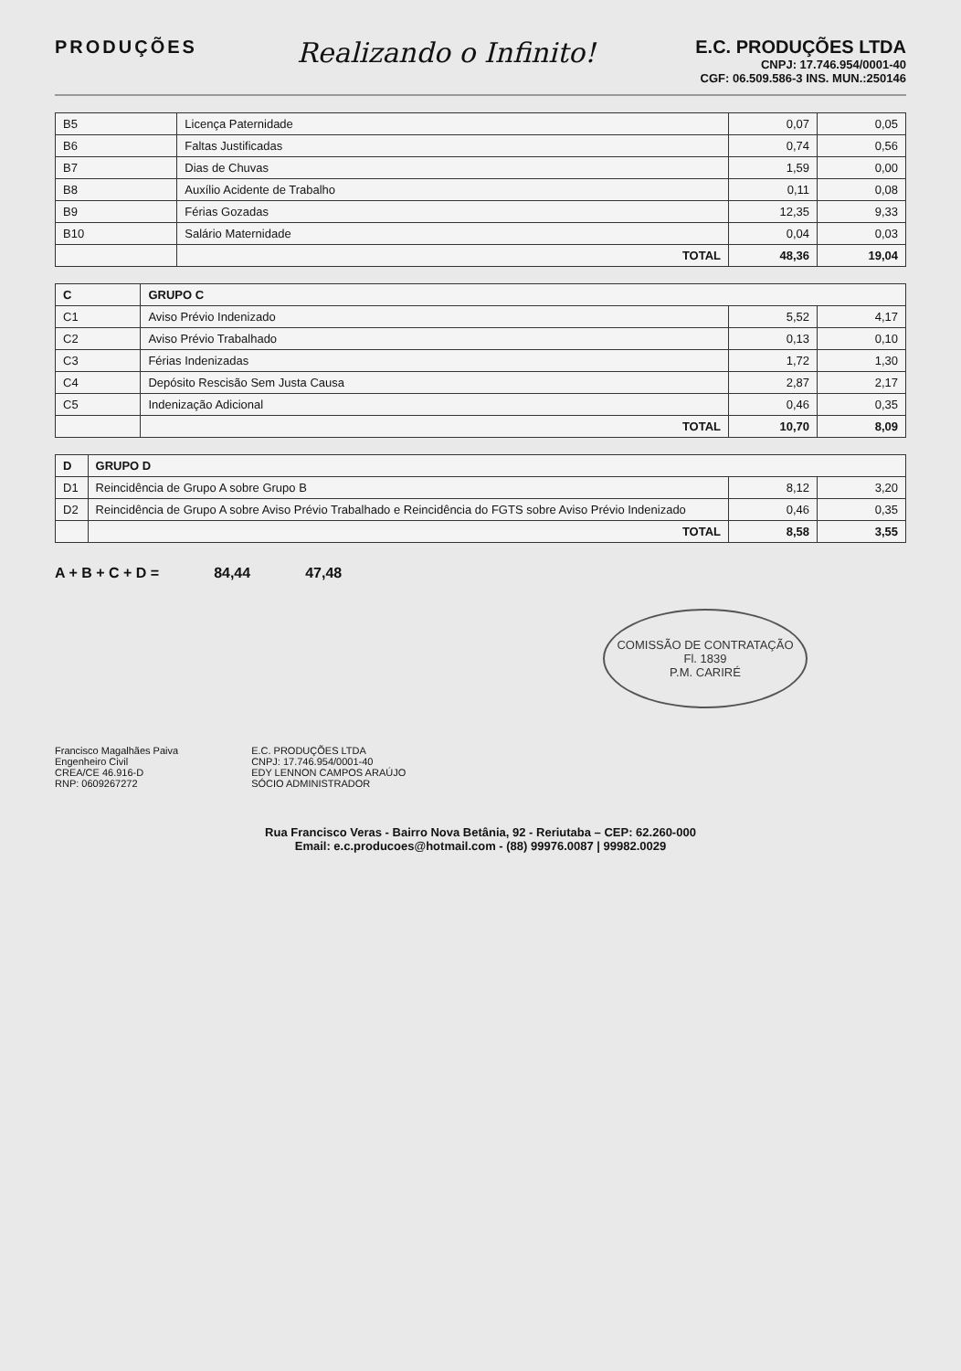PRODUÇÕES
Realizando o Infinito!
E.C. PRODUÇÕES LTDA
CNPJ: 17.746.954/0001-40
CGF: 06.509.586-3 INS. MUN.:250146
| B5 | Licença Paternidade | 0,07 | 0,05 |
| B6 | Faltas Justificadas | 0,74 | 0,56 |
| B7 | Dias de Chuvas | 1,59 | 0,00 |
| B8 | Auxílio Acidente de Trabalho | 0,11 | 0,08 |
| B9 | Férias Gozadas | 12,35 | 9,33 |
| B10 | Salário Maternidade | 0,04 | 0,03 |
| | TOTAL | 48,36 | 19,04 |
| C | GRUPO C | | |
| --- | --- | --- | --- |
| C1 | Aviso Prévio Indenizado | 5,52 | 4,17 |
| C2 | Aviso Prévio Trabalhado | 0,13 | 0,10 |
| C3 | Férias Indenizadas | 1,72 | 1,30 |
| C4 | Depósito Rescisão Sem Justa Causa | 2,87 | 2,17 |
| C5 | Indenização Adicional | 0,46 | 0,35 |
| | TOTAL | 10,70 | 8,09 |
| D | GRUPO D | | |
| --- | --- | --- | --- |
| D1 | Reincidência de Grupo A sobre Grupo B | 8,12 | 3,20 |
| D2 | Reincidência de Grupo A sobre Aviso Prévio Trabalhado e Reincidência do FGTS sobre Aviso Prévio Indenizado | 0,46 | 0,35 |
| | TOTAL | 8,58 | 3,55 |
A + B + C + D = 84,44 47,48
COMISSÃO DE CONTRATAÇÃO
Fl. 1839
P.M. CARIRÉ
Francisco Magalhães Paiva
Engenheiro Civil
CREA/CE 46.916-D
RNP: 0609267272
E.C. PRODUÇÕES LTDA
CNPJ: 17.746.954/0001-40
EDY LENNON CAMPOS ARAÚJO
SÓCIO ADMINISTRADOR
Rua Francisco Veras - Bairro Nova Betânia, 92 - Reriutaba – CEP: 62.260-000
Email: e.c.producoes@hotmail.com - (88) 99976.0087 | 99982.0029